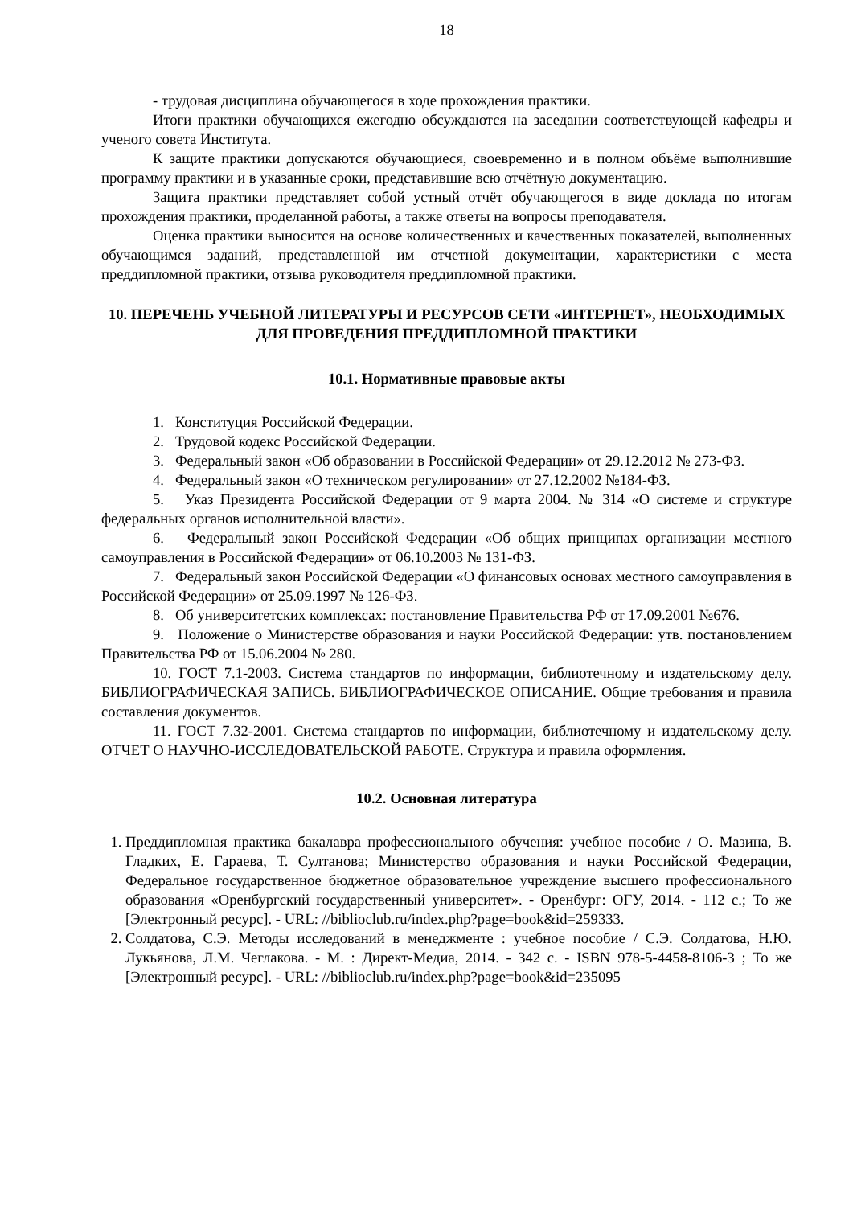18
- трудовая дисциплина обучающегося в ходе прохождения практики.
Итоги практики обучающихся ежегодно обсуждаются на заседании соответствующей кафедры и ученого совета Института.
К защите практики допускаются обучающиеся, своевременно и в полном объёме выполнившие программу практики и в указанные сроки, представившие всю отчётную документацию.
Защита практики представляет собой устный отчёт обучающегося в виде доклада по итогам прохождения практики, проделанной работы, а также ответы на вопросы преподавателя.
Оценка практики выносится на основе количественных и качественных показателей, выполненных обучающимся заданий, представленной им отчетной документации, характеристики с места преддипломной практики, отзыва руководителя преддипломной практики.
10. ПЕРЕЧЕНЬ УЧЕБНОЙ ЛИТЕРАТУРЫ И РЕСУРСОВ СЕТИ «ИНТЕРНЕТ», НЕОБХОДИМЫХ ДЛЯ ПРОВЕДЕНИЯ ПРЕДДИПЛОМНОЙ ПРАКТИКИ
10.1. Нормативные правовые акты
1. Конституция Российской Федерации.
2. Трудовой кодекс Российской Федерации.
3. Федеральный закон «Об образовании в Российской Федерации» от 29.12.2012 № 273-ФЗ.
4. Федеральный закон «О техническом регулировании» от 27.12.2002 №184-ФЗ.
5. Указ Президента Российской Федерации от 9 марта 2004. № 314 «О системе и структуре федеральных органов исполнительной власти».
6. Федеральный закон Российской Федерации «Об общих принципах организации местного самоуправления в Российской Федерации» от 06.10.2003 № 131-ФЗ.
7. Федеральный закон Российской Федерации «О финансовых основах местного самоуправления в Российской Федерации» от 25.09.1997 № 126-ФЗ.
8. Об университетских комплексах: постановление Правительства РФ от 17.09.2001 №676.
9. Положение о Министерстве образования и науки Российской Федерации: утв. постановлением Правительства РФ от 15.06.2004 № 280.
10. ГОСТ 7.1-2003. Система стандартов по информации, библиотечному и издательскому делу. БИБЛИОГРАФИЧЕСКАЯ ЗАПИСЬ. БИБЛИОГРАФИЧЕСКОЕ ОПИСАНИЕ. Общие требования и правила составления документов.
11. ГОСТ 7.32-2001. Система стандартов по информации, библиотечному и издательскому делу. ОТЧЕТ О НАУЧНО-ИССЛЕДОВАТЕЛЬСКОЙ РАБОТЕ. Структура и правила оформления.
10.2. Основная литература
1. Преддипломная практика бакалавра профессионального обучения: учебное пособие / О. Мазина, В. Гладких, Е. Гараева, Т. Султанова; Министерство образования и науки Российской Федерации, Федеральное государственное бюджетное образовательное учреждение высшего профессионального образования «Оренбургский государственный университет». - Оренбург: ОГУ, 2014. - 112 с.; То же [Электронный ресурс]. - URL: //biblioclub.ru/index.php?page=book&id=259333.
2. Солдатова, С.Э. Методы исследований в менеджменте : учебное пособие / С.Э. Солдатова, Н.Ю. Лукьянова, Л.М. Чеглакова. - М. : Директ-Медиа, 2014. - 342 с. - ISBN 978-5-4458-8106-3 ; То же [Электронный ресурс]. - URL: //biblioclub.ru/index.php?page=book&id=235095